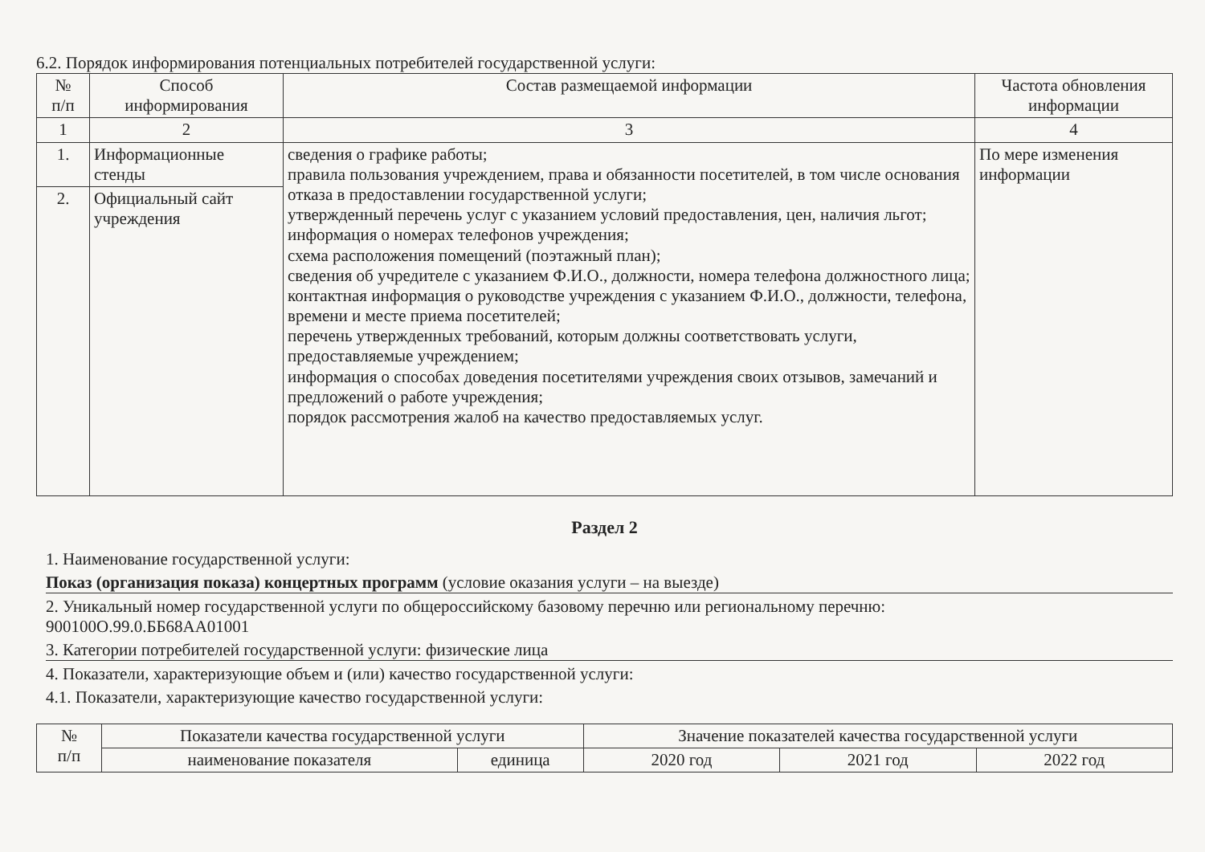6.2. Порядок информирования потенциальных потребителей государственной услуги:
| № п/п | Способ информирования | Состав размещаемой информации | Частота обновления информации |
| --- | --- | --- | --- |
| 1 | 2 | 3 | 4 |
| 1. | Информационные стенды | сведения о графике работы; правила пользования учреждением, права и обязанности посетителей, в том числе основания отказа в предоставлении государственной услуги; утвержденный перечень услуг с указанием условий предоставления, цен, наличия льгот; информация о номерах телефонов учреждения; схема расположения помещений (поэтажный план); сведения об учредителе с указанием Ф.И.О., должности, номера телефона должностного лица; контактная информация о руководстве учреждения с указанием Ф.И.О., должности, телефона, времени и месте приема посетителей; перечень утвержденных требований, которым должны соответствовать услуги, предоставляемые учреждением; информация о способах доведения посетителями учреждения своих отзывов, замечаний и предложений о работе учреждения; порядок рассмотрения жалоб на качество предоставляемых услуг. | По мере изменения информации |
| 2. | Официальный сайт учреждения | | |
Раздел 2
1. Наименование государственной услуги:
Показ (организация показа) концертных программ (условие оказания услуги – на выезде)
2. Уникальный номер государственной услуги по общероссийскому базовому перечню или региональному перечню:
900100О.99.0.ББ68АА01001
3. Категории потребителей государственной услуги: физические лица
4. Показатели, характеризующие объем и (или) качество государственной услуги:
4.1. Показатели, характеризующие качество государственной услуги:
| № п/п | Показатели качества государственной услуги | | Значение показателей качества государственной услуги | | |
| --- | --- | --- | --- | --- | --- |
| | наименование показателя | единица | 2020 год | 2021 год | 2022 год |